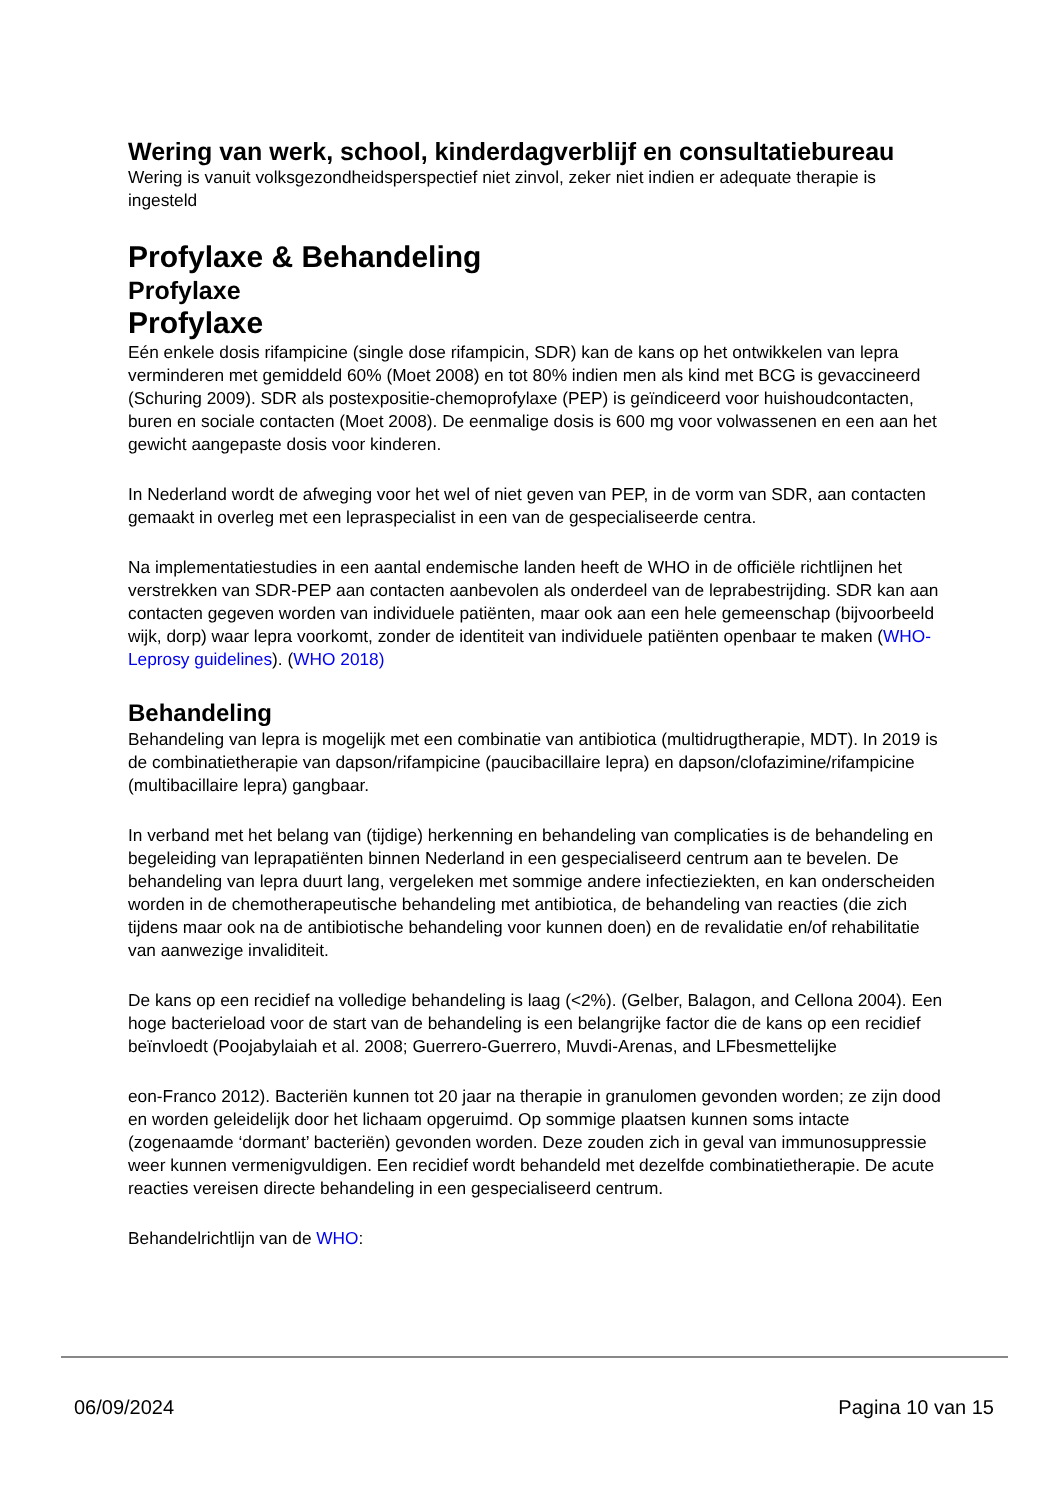Wering van werk, school, kinderdagverblijf en consultatiebureau
Wering is vanuit volksgezondheidsperspectief niet zinvol, zeker niet indien er adequate therapie is ingesteld
Profylaxe & Behandeling
Profylaxe
Profylaxe
Eén enkele dosis rifampicine (single dose rifampicin, SDR) kan de kans op het ontwikkelen van lepra verminderen met gemiddeld 60% (Moet 2008) en tot 80% indien men als kind met BCG is gevaccineerd (Schuring 2009). SDR als postexpositie-chemoprofylaxe (PEP) is geïndiceerd voor huishoudcontacten, buren en sociale contacten (Moet 2008). De eenmalige dosis is 600 mg voor volwassenen en een aan het gewicht aangepaste dosis voor kinderen.
In Nederland wordt de afweging voor het wel of niet geven van PEP, in de vorm van SDR, aan contacten gemaakt in overleg met een lepraspecialist in een van de gespecialiseerde centra.
Na implementatiestudies in een aantal endemische landen heeft de WHO in de officiële richtlijnen het verstrekken van SDR-PEP aan contacten aanbevolen als onderdeel van de leprabestrijding. SDR kan aan contacten gegeven worden van individuele patiënten, maar ook aan een hele gemeenschap (bijvoorbeeld wijk, dorp) waar lepra voorkomt, zonder de identiteit van individuele patiënten openbaar te maken (WHO-Leprosy guidelines). (WHO 2018)
Behandeling
Behandeling van lepra is mogelijk met een combinatie van antibiotica (multidrugtherapie, MDT). In 2019 is de combinatietherapie van dapson/rifampicine (paucibacillaire lepra) en dapson/clofazimine/rifampicine (multibacillaire lepra) gangbaar.
In verband met het belang van (tijdige) herkenning en behandeling van complicaties is de behandeling en begeleiding van leprapatiënten binnen Nederland in een gespecialiseerd centrum aan te bevelen. De behandeling van lepra duurt lang, vergeleken met sommige andere infectieziekten, en kan onderscheiden worden in de chemotherapeutische behandeling met antibiotica, de behandeling van reacties (die zich tijdens maar ook na de antibiotische behandeling voor kunnen doen) en de revalidatie en/of rehabilitatie van aanwezige invaliditeit.
De kans op een recidief na volledige behandeling is laag (<2%). (Gelber, Balagon, and Cellona 2004). Een hoge bacterieload voor de start van de behandeling is een belangrijke factor die de kans op een recidief beïnvloedt (Poojabylaiah et al. 2008; Guerrero-Guerrero, Muvdi-Arenas, and LFbesmettelijke
eon-Franco 2012). Bacteriën kunnen tot 20 jaar na therapie in granulomen gevonden worden; ze zijn dood en worden geleidelijk door het lichaam opgeruimd. Op sommige plaatsen kunnen soms intacte (zogenaamde ‘dormant’ bacteriën) gevonden worden. Deze zouden zich in geval van immunosuppressie weer kunnen vermenigvuldigen. Een recidief wordt behandeld met dezelfde combinatietherapie. De acute reacties vereisen directe behandeling in een gespecialiseerd centrum.
Behandelrichtlijn van de WHO:
06/09/2024 Pagina 10 van 15